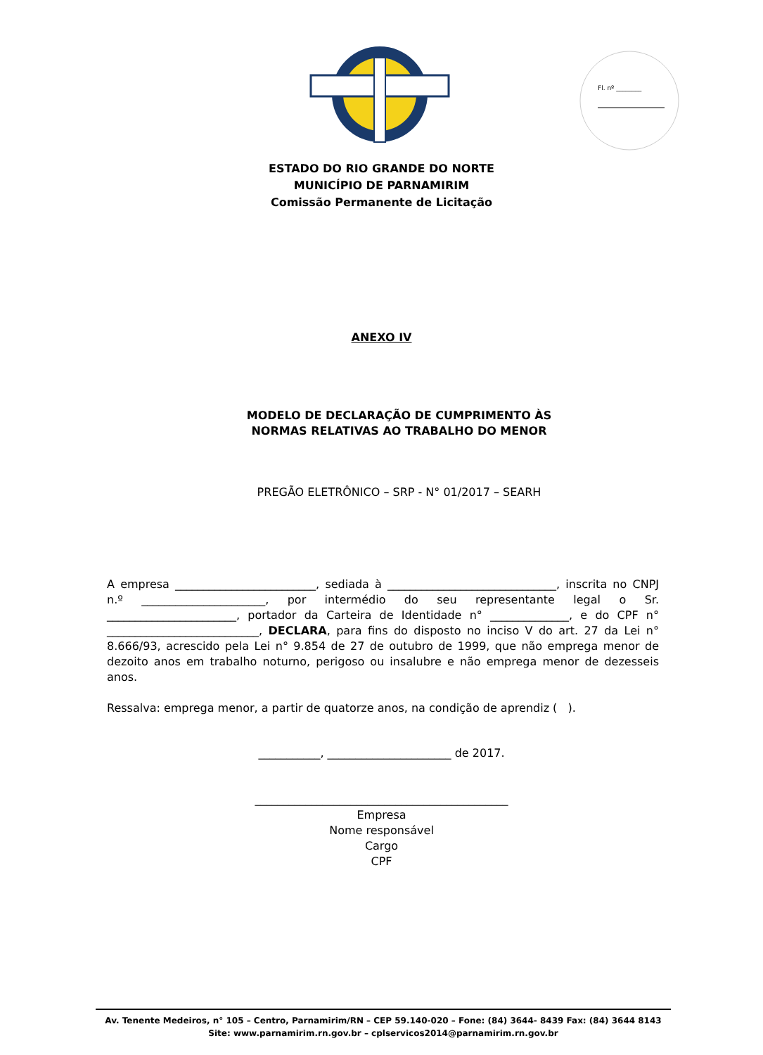Fl. nº ________
ESTADO DO RIO GRANDE DO NORTE
MUNICÍPIO DE PARNAMIRIM
Comissão Permanente de Licitação
ANEXO IV
MODELO DE DECLARAÇÃO DE CUMPRIMENTO ÀS
NORMAS RELATIVAS AO TRABALHO DO MENOR
PREGÃO ELETRÔNICO – SRP - N° 01/2017 – SEARH
A empresa _________________________, sediada à ______________________________, inscrita no CNPJ n.º ______________________, por intermédio do seu representante legal o Sr. _______________________, portador da Carteira de Identidade n° ______________, e do CPF n° ___________________________, DECLARA, para fins do disposto no inciso V do art. 27 da Lei n° 8.666/93, acrescido pela Lei n° 9.854 de 27 de outubro de 1999, que não emprega menor de dezoito anos em trabalho noturno, perigoso ou insalubre e não emprega menor de dezesseis anos.
Ressalva: emprega menor, a partir de quatorze anos, na condição de aprendiz ( ).
___________, ______________________ de 2017.
_____________________________________________
Empresa
Nome responsável
Cargo
CPF
Av. Tenente Medeiros, n° 105 – Centro, Parnamirim/RN – CEP 59.140-020 – Fone: (84) 3644- 8439 Fax: (84) 3644 8143
Site: www.parnamirim.rn.gov.br – cplservicos2014@parnamirim.rn.gov.br